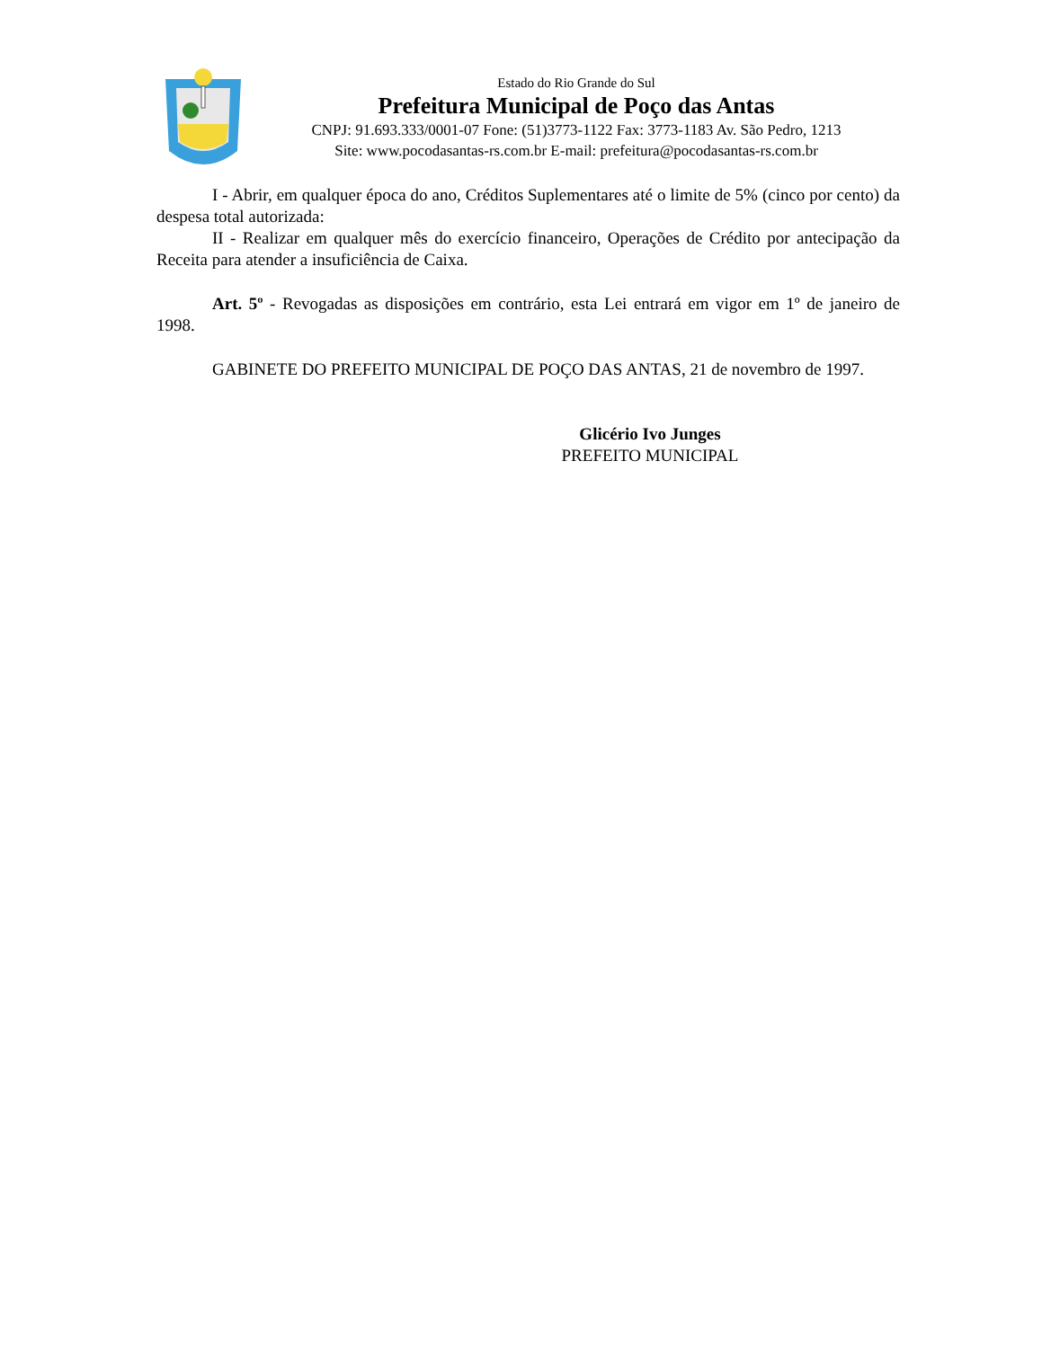Estado do Rio Grande do Sul
Prefeitura Municipal de Poço das Antas
CNPJ: 91.693.333/0001-07 Fone: (51)3773-1122 Fax: 3773-1183 Av. São Pedro, 1213
Site: www.pocodasantas-rs.com.br E-mail: prefeitura@pocodasantas-rs.com.br
I - Abrir, em qualquer época do ano, Créditos Suplementares até o limite de 5% (cinco por cento) da despesa total autorizada:
II - Realizar em qualquer mês do exercício financeiro, Operações de Crédito por antecipação da Receita para atender a insuficiência de Caixa.
Art. 5º - Revogadas as disposições em contrário, esta Lei entrará em vigor em 1º de janeiro de 1998.
GABINETE DO PREFEITO MUNICIPAL DE POÇO DAS ANTAS, 21 de novembro de 1997.
Glicério Ivo Junges
PREFEITO MUNICIPAL